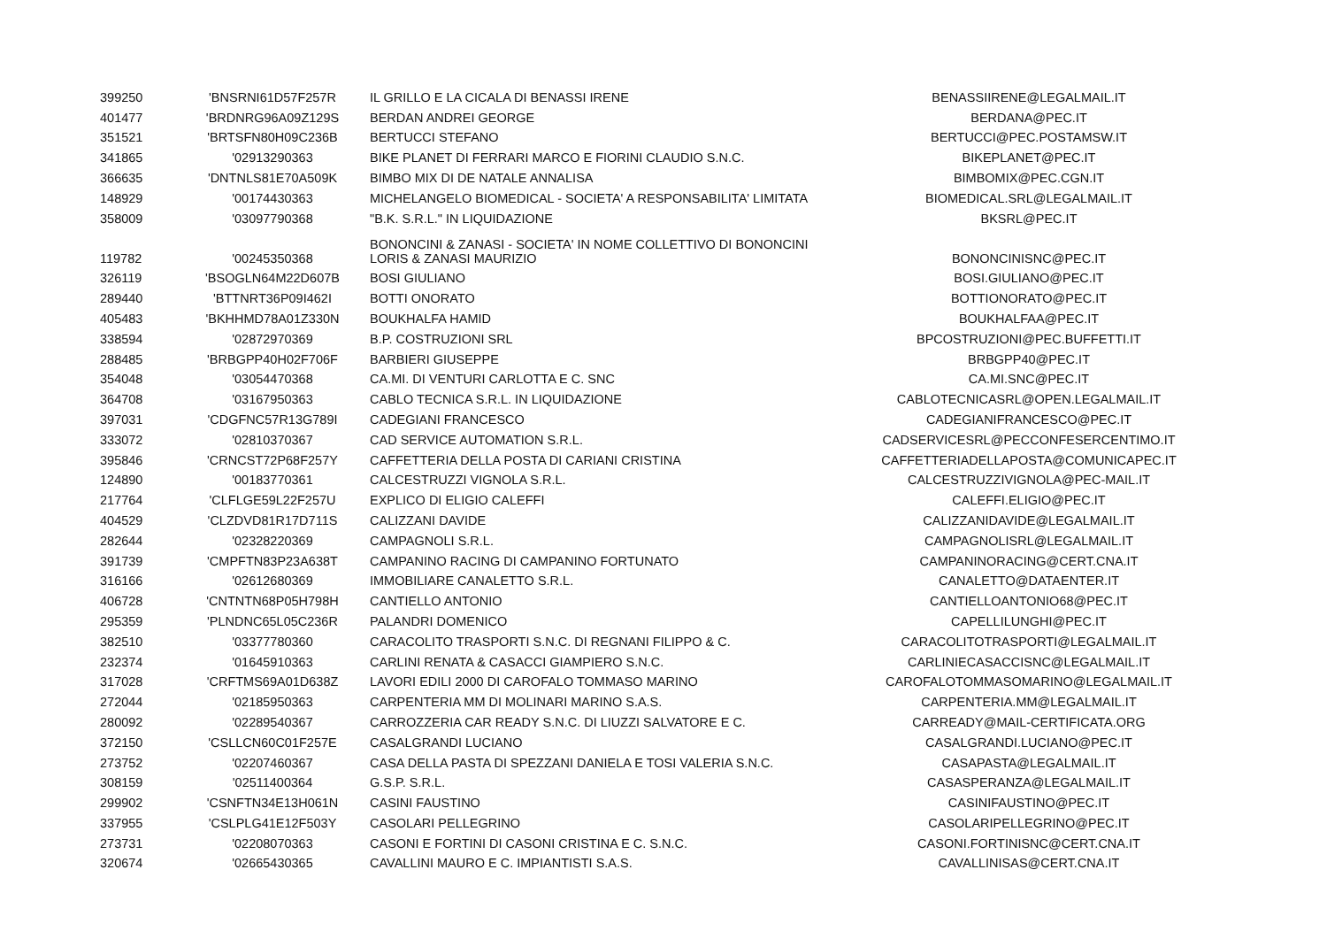| 399250 | 'BNSRNI61D57F257R | IL GRILLO E LA CICALA DI BENASSI IRENE | BENASSIIRENE@LEGALMAIL.IT |
| 401477 | 'BRDNRG96A09Z129S | BERDAN ANDREI GEORGE | BERDANA@PEC.IT |
| 351521 | 'BRTSFN80H09C236B | BERTUCCI STEFANO | BERTUCCI@PEC.POSTAMSW.IT |
| 341865 | '02913290363 | BIKE PLANET DI FERRARI MARCO E FIORINI CLAUDIO S.N.C. | BIKEPLANET@PEC.IT |
| 366635 | 'DNTNLS81E70A509K | BIMBO MIX DI DE NATALE ANNALISA | BIMBOMIX@PEC.CGN.IT |
| 148929 | '00174430363 | MICHELANGELO BIOMEDICAL - SOCIETA' A RESPONSABILITA' LIMITATA | BIOMEDICAL.SRL@LEGALMAIL.IT |
| 358009 | '03097790368 | "B.K. S.R.L." IN LIQUIDAZIONE | BKSRL@PEC.IT |
| 119782 | '00245350368 | BONONCINI & ZANASI - SOCIETA' IN NOME COLLETTIVO DI BONONCINI LORIS & ZANASI MAURIZIO | BONONCINISNC@PEC.IT |
| 326119 | 'BSOGLN64M22D607B | BOSI GIULIANO | BOSI.GIULIANO@PEC.IT |
| 289440 | 'BTTNRT36P09I462I | BOTTI ONORATO | BOTTIONORATO@PEC.IT |
| 405483 | 'BKHHMD78A01Z330N | BOUKHALFA HAMID | BOUKHALFAA@PEC.IT |
| 338594 | '02872970369 | B.P. COSTRUZIONI SRL | BPCOSTRUZIONI@PEC.BUFFETTI.IT |
| 288485 | 'BRBGPP40H02F706F | BARBIERI GIUSEPPE | BRBGPP40@PEC.IT |
| 354048 | '03054470368 | CA.MI. DI VENTURI CARLOTTA E C. SNC | CA.MI.SNC@PEC.IT |
| 364708 | '03167950363 | CABLO TECNICA S.R.L. IN LIQUIDAZIONE | CABLOTECNICASRL@OPEN.LEGALMAIL.IT |
| 397031 | 'CDGFNC57R13G789I | CADEGIANI FRANCESCO | CADEGIANIFRANCESCO@PEC.IT |
| 333072 | '02810370367 | CAD SERVICE AUTOMATION S.R.L. | CADSERVICESRL@PECCONFESERCENTIMO.IT |
| 395846 | 'CRNCST72P68F257Y | CAFFETTERIA DELLA POSTA DI CARIANI CRISTINA | CAFFETTERIADELLAPOSTA@COMUNICAPEC.IT |
| 124890 | '00183770361 | CALCESTRUZZI VIGNOLA S.R.L. | CALCESTRUZZIVIGNOLA@PEC-MAIL.IT |
| 217764 | 'CLFLGE59L22F257U | EXPLICO DI ELIGIO CALEFFI | CALEFFI.ELIGIO@PEC.IT |
| 404529 | 'CLZDVD81R17D711S | CALIZZANI DAVIDE | CALIZZANIDAVIDE@LEGALMAIL.IT |
| 282644 | '02328220369 | CAMPAGNOLI S.R.L. | CAMPAGNOLISRL@LEGALMAIL.IT |
| 391739 | 'CMPFTN83P23A638T | CAMPANINO RACING DI CAMPANINO FORTUNATO | CAMPANINORACING@CERT.CNA.IT |
| 316166 | '02612680369 | IMMOBILIARE CANALETTO S.R.L. | CANALETTO@DATAENTER.IT |
| 406728 | 'CNTNTN68P05H798H | CANTIELLO ANTONIO | CANTIELLOANTONIO68@PEC.IT |
| 295359 | 'PLNDNC65L05C236R | PALANDRI DOMENICO | CAPELLILUNGHI@PEC.IT |
| 382510 | '03377780360 | CARACOLITO TRASPORTI S.N.C. DI REGNANI FILIPPO & C. | CARACOLITOTRASPORTI@LEGALMAIL.IT |
| 232374 | '01645910363 | CARLINI RENATA & CASACCI GIAMPIERO S.N.C. | CARLINIECASACCISNC@LEGALMAIL.IT |
| 317028 | 'CRFTMS69A01D638Z | LAVORI EDILI 2000 DI CAROFALO TOMMASO MARINO | CAROFALOTOMMASOMARINO@LEGALMAIL.IT |
| 272044 | '02185950363 | CARPENTERIA MM DI MOLINARI MARINO S.A.S. | CARPENTERIA.MM@LEGALMAIL.IT |
| 280092 | '02289540367 | CARROZZERIA CAR READY S.N.C. DI LIUZZI SALVATORE E C. | CARREADY@MAIL-CERTIFICATA.ORG |
| 372150 | 'CSLLCN60C01F257E | CASALGRANDI LUCIANO | CASALGRANDI.LUCIANO@PEC.IT |
| 273752 | '02207460367 | CASA DELLA PASTA DI SPEZZANI DANIELA E TOSI VALERIA S.N.C. | CASAPASTA@LEGALMAIL.IT |
| 308159 | '02511400364 | G.S.P. S.R.L. | CASASPERANZA@LEGALMAIL.IT |
| 299902 | 'CSNFTN34E13H061N | CASINI FAUSTINO | CASINIFAUSTINO@PEC.IT |
| 337955 | 'CSLPLG41E12F503Y | CASOLARI PELLEGRINO | CASOLARIPELLEGRINO@PEC.IT |
| 273731 | '02208070363 | CASONI E FORTINI DI CASONI CRISTINA E C. S.N.C. | CASONI.FORTINISNC@CERT.CNA.IT |
| 320674 | '02665430365 | CAVALLINI MAURO E C. IMPIANTISTI S.A.S. | CAVALLINISAS@CERT.CNA.IT |